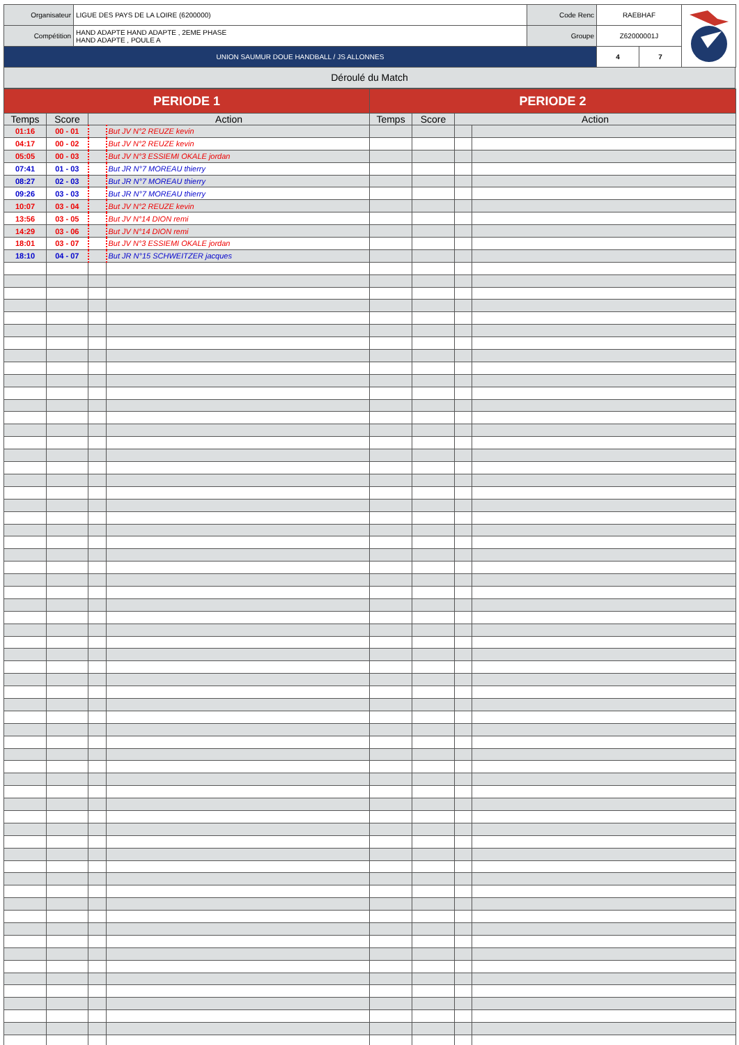| Organisateur | LIGUE DES PAYS DE LA LOIRE (6200000) | Code Renc | RAEBHAF | | |
| Compétition | HAND ADAPTE HAND ADAPTE , 2EME PHASE HAND ADAPTE , POULE A | Groupe | Z62000001J | | |
| UNION SAUMUR DOUE HANDBALL / JS ALLONNES | | | 4 | 7 | |
Déroulé du Match
| PERIODE 1 | | | | PERIODE 2 | | | |
| --- | --- | --- | --- | --- | --- | --- | --- |
| Temps | Score | Action | | Temps | Score | Action | |
| 01:16 | 00 - 01 | | But JV N°2 REUZE kevin | | | | |
| 04:17 | 00 - 02 | | But JV N°2 REUZE kevin | | | | |
| 05:05 | 00 - 03 | | But JV N°3 ESSIEMI OKALE jordan | | | | |
| 07:41 | 01 - 03 | | But JR N°7 MOREAU thierry | | | | |
| 08:27 | 02 - 03 | | But JR N°7 MOREAU thierry | | | | |
| 09:26 | 03 - 03 | | But JR N°7 MOREAU thierry | | | | |
| 10:07 | 03 - 04 | | But JV N°2 REUZE kevin | | | | |
| 13:56 | 03 - 05 | | But JV N°14 DION remi | | | | |
| 14:29 | 03 - 06 | | But JV N°14 DION remi | | | | |
| 18:01 | 03 - 07 | | But JV N°3 ESSIEMI OKALE jordan | | | | |
| 18:10 | 04 - 07 | | But JR N°15 SCHWEITZER jacques | | | | |